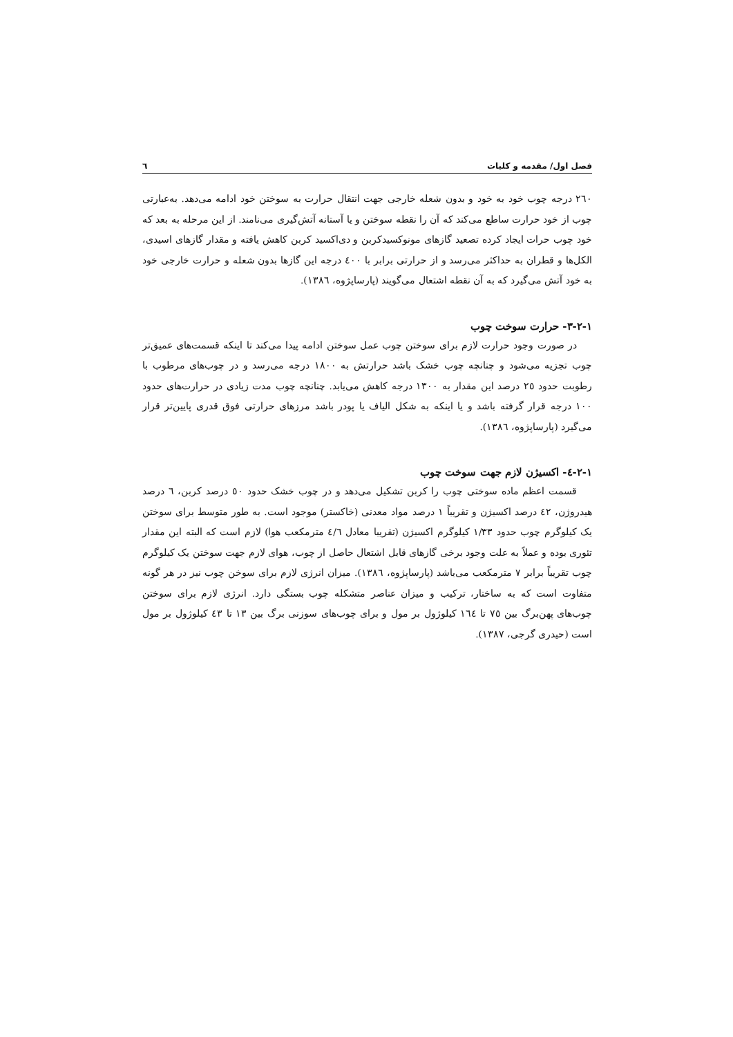فصل اول/ مقدمه و کلیات ٦
٢٦٠ درجه چوب خود به خود و بدون شعله خارجی جهت انتقال حرارت به سوختن خود ادامه می‌دهد. به‌عبارتی چوب از خود حرارت ساطع می‌کند که آن را نقطه سوختن و یا آستانه آتش‌گیری می‌نامند. از این مرحله به بعد که خود چوب حرات ایجاد کرده تصعید گازهای مونوکسیدکربن و دی‌اکسید کربن کاهش یافته و مقدار گازهای اسیدی، الکل‌ها و قطران به حداکثر می‌رسد و از حرارتی برابر با ٤٠٠ درجه این گازها بدون شعله و حرارت خارجی خود به خود آتش می‌گیرد که به آن نقطه اشتعال می‌گویند (پارساپژوه، ١٣٨٦).
١-٢-٣- حرارت سوخت چوب
در صورت وجود حرارت لازم برای سوختن چوب عمل سوختن ادامه پیدا می‌کند تا اینکه قسمت‌های عمیق‌تر چوب تجزیه می‌شود و چنانچه چوب خشک باشد حرارتش به ١٨٠٠ درجه می‌رسد و در چوب‌های مرطوب با رطوبت حدود ٢٥ درصد این مقدار به ١٣٠٠ درجه کاهش می‌یابد. چنانچه چوب مدت زیادی در حرارت‌های حدود ١٠٠ درجه قرار گرفته باشد و یا اینکه به شکل الیاف یا پودر باشد مرزهای حرارتی فوق قدری پایین‌تر قرار می‌گیرد (پارساپژوه، ١٣٨٦).
١-٢-٤- اکسیژن لازم جهت سوخت چوب
قسمت اعظم ماده سوختی چوب را کربن تشکیل می‌دهد و در چوب خشک حدود ٥٠ درصد کربن، ٦ درصد هیدروژن، ٤٢ درصد اکسیژن و تقریباً ١ درصد مواد معدنی (خاکستر) موجود است. به طور متوسط برای سوختن یک کیلوگرم چوب حدود ١/٣٣ کیلوگرم اکسیژن (تقریبا معادل ٤/٦ مترمکعب هوا) لازم است که البته این مقدار تئوری بوده و عملاً به علت وجود برخی گازهای قابل اشتعال حاصل از چوب، هوای لازم جهت سوختن یک کیلوگرم چوب تقریباً برابر ٧ مترمکعب می‌باشد (پارساپژوه، ١٣٨٦). میزان انرژی لازم برای سوخن چوب نیز در هر گونه متفاوت است که به ساختار، ترکیب و میزان عناصر متشکله چوب بستگی دارد. انرژی لازم برای سوختن چوب‌های پهن‌برگ بین ٧٥ تا ١٦٤ کیلوژول بر مول و برای چوب‌های سوزنی برگ بین ١٣ تا ٤٣ کیلوژول بر مول است (حیدری گرجی، ١٣٨٧).